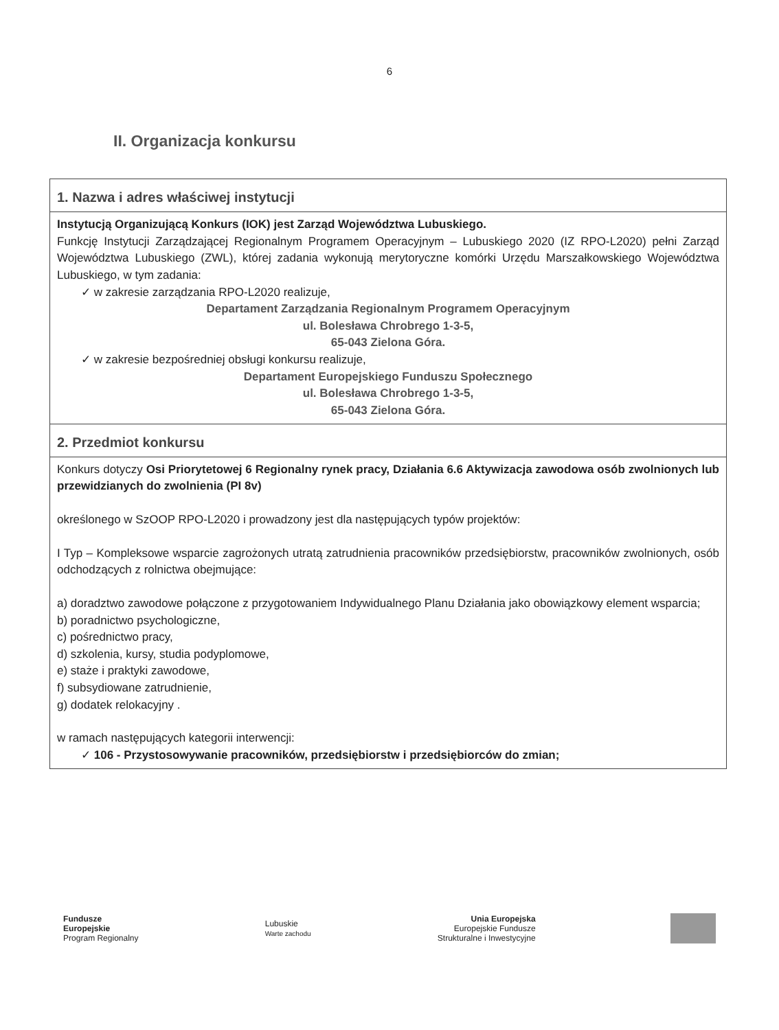6
II. Organizacja konkursu
| 1. Nazwa i adres właściwej instytucji |
| Instytucją Organizującą Konkurs (IOK) jest Zarząd Województwa Lubuskiego. Funkcję Instytucji Zarządzającej Regionalnym Programem Operacyjnym – Lubuskiego 2020 (IZ RPO-L2020) pełni Zarząd Województwa Lubuskiego (ZWL), której zadania wykonują merytoryczne komórki Urzędu Marszałkowskiego Województwa Lubuskiego, w tym zadania: ✓ w zakresie zarządzania RPO-L2020 realizuje, Departament Zarządzania Regionalnym Programem Operacyjnym ul. Bolesława Chrobrego 1-3-5, 65-043 Zielona Góra. ✓ w zakresie bezpośredniej obsługi konkursu realizuje, Departament Europejskiego Funduszu Społecznego ul. Bolesława Chrobrego 1-3-5, 65-043 Zielona Góra. |
| 2. Przedmiot konkursu |
| Konkurs dotyczy Osi Priorytetowej 6 Regionalny rynek pracy, Działania 6.6 Aktywizacja zawodowa osób zwolnionych lub przewidzianych do zwolnienia (PI 8v) określonego w SzOOP RPO-L2020 i prowadzony jest dla następujących typów projektów: I Typ – Kompleksowe wsparcie zagrożonych utratą zatrudnienia pracowników przedsiębiorstw, pracowników zwolnionych, osób odchodzących z rolnictwa obejmujące: a) doradztwo zawodowe połączone z przygotowaniem Indywidualnego Planu Działania jako obowiązkowy element wsparcia; b) poradnictwo psychologiczne, c) pośrednictwo pracy, d) szkolenia, kursy, studia podyplomowe, e) staże i praktyki zawodowe, f) subsydiowane zatrudnienie, g) dodatek relokacyjny . w ramach następujących kategorii interwencji: ✓ 106 - Przystosowywanie pracowników, przedsiębiorstw i przedsiębiorców do zmian; |
Fundusze
Europejskie
Program Regionalny
Lubuskie
Warte zachodu
Unia Europejska
Europejskie Fundusze
Strukturalne i Inwestycyjne